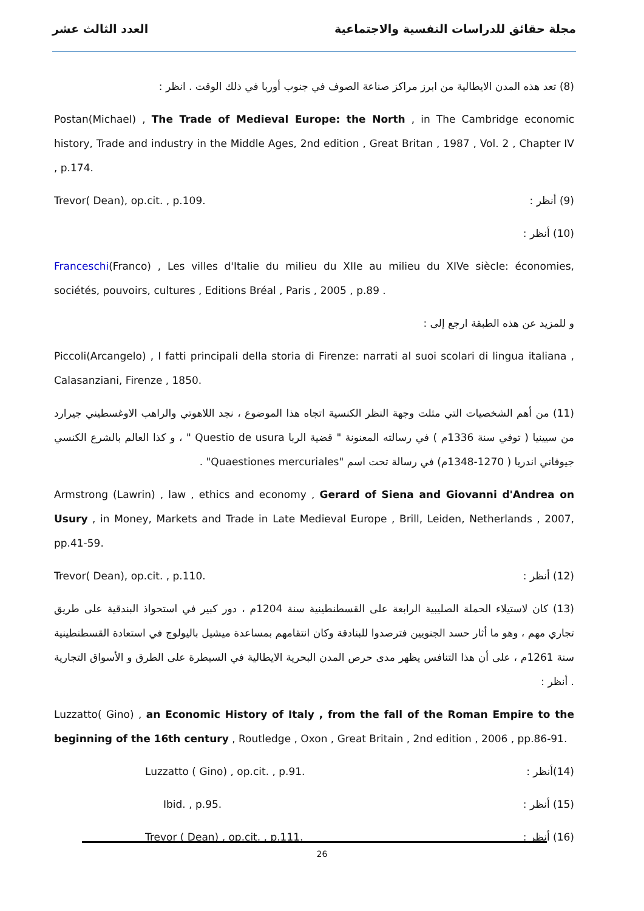العدد الثالث عشر مجلة حقائق للدراسات النفسية والاجتماعية
(8) تعد هذه المدن الايطالية من ابرز مراكز صناعة الصوف في جنوب أوربا في ذلك الوقت . انظر :
Postan(Michael) , The Trade of Medieval Europe: the North , in The Cambridge economic history, Trade and industry in the Middle Ages, 2nd edition , Great Britan , 1987 , Vol. 2 , Chapter IV , p.174.
Trevor( Dean), op.cit. , p.109. (9) أنظر :
(10) أنظر :
Franceschi(Franco) , Les villes d'Italie du milieu du XIIe au milieu du XIVe siècle: économies, sociétés, pouvoirs, cultures , Editions Bréal , Paris , 2005 , p.89 .
و للمزيد عن هذه الطبقة ارجع إلى :
Piccoli(Arcangelo) , I fatti principali della storia di Firenze: narrati al suoi scolari di lingua italiana , Calasanziani, Firenze , 1850.
(11) من أهم الشخصيات التي مثلت وجهة النظر الكنسية اتجاه هذا الموضوع ، نجد اللاهوتي والراهب الاوغسطيني جيرارد من سيينيا ( توفي سنة 1336م ) في رسالته المعنونة " قضية الربا Questio de usura " ، و كذا العالم بالشرع الكنسي جيوفاني اندريا ( 1270-1348م) في رسالة تحت اسم "Quaestiones mercuriales" .
Armstrong (Lawrin) , law , ethics and economy , Gerard of Siena and Giovanni d'Andrea on Usury , in Money, Markets and Trade in Late Medieval Europe , Brill, Leiden, Netherlands , 2007, pp.41-59.
Trevor( Dean), op.cit. , p.110. (12) أنظر :
(13) كان لاستيلاء الحملة الصليبية الرابعة على القسطنطينية سنة 1204م ، دور كبير في استحواذ البندقية على طريق تجاري مهم ، وهو ما أثار حسد الجنويين فترصدوا للبنادقة وكان انتقامهم بمساعدة ميشيل باليولوج في استعادة القسطنطينية سنة 1261م ، على أن هذا التنافس يظهر مدى حرص المدن البحرية الايطالية في السيطرة على الطرق و الأسواق التجارية . أنظر :
Luzzatto( Gino) , an Economic History of Italy , from the fall of the Roman Empire to the beginning of the 16th century , Routledge , Oxon , Great Britain , 2nd edition , 2006 , pp.86-91.
Luzzatto ( Gino) , op.cit. , p.91. (14)أنظر :
Ibid. , p.95. (15) أنظر :
Trevor ( Dean) , op.cit. , p.111. (16) أنظر :
26